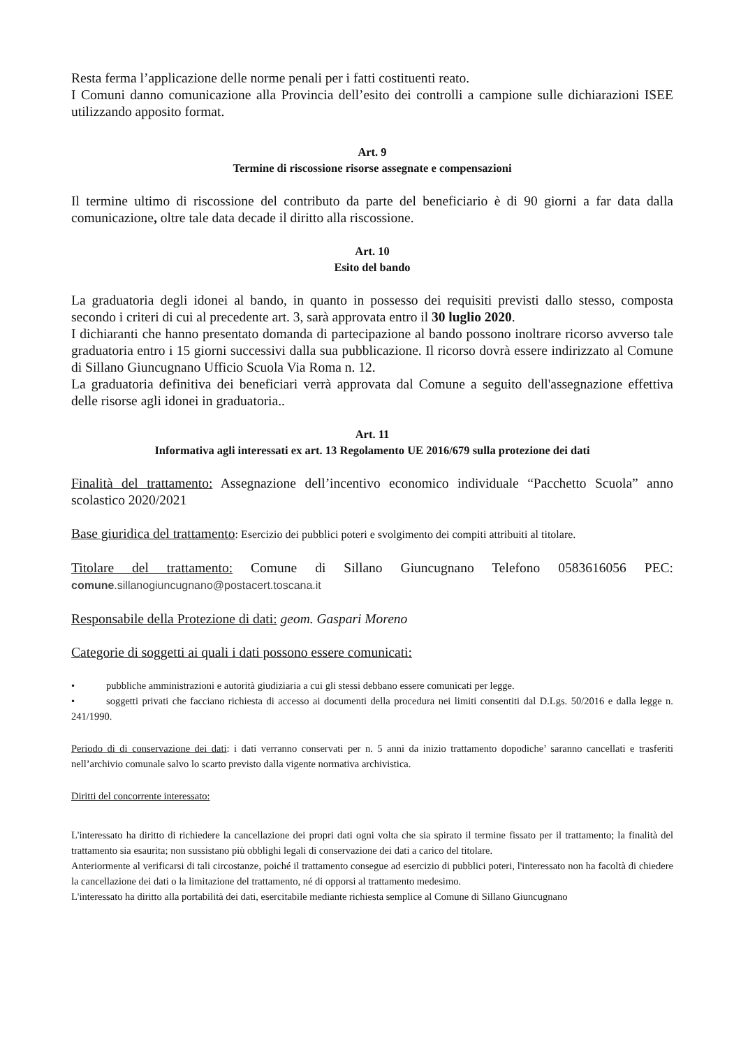Resta ferma l’applicazione delle norme penali per i fatti costituenti reato.
I Comuni danno comunicazione alla Provincia dell’esito dei controlli a campione sulle dichiarazioni ISEE utilizzando apposito format.
Art. 9
Termine di riscossione risorse assegnate e compensazioni
Il termine ultimo di riscossione del contributo da parte del beneficiario è di 90 giorni a far data dalla comunicazione, oltre tale data decade il diritto alla riscossione.
Art. 10
Esito del bando
La graduatoria degli idonei al bando, in quanto in possesso dei requisiti previsti dallo stesso, composta secondo i criteri di cui al precedente art. 3, sarà approvata entro il 30 luglio 2020.
I dichiaranti che hanno presentato domanda di partecipazione al bando possono inoltrare ricorso avverso tale graduatoria entro i 15 giorni successivi dalla sua pubblicazione. Il ricorso dovrà essere indirizzato al Comune di Sillano Giuncugnano Ufficio Scuola Via Roma n. 12.
La graduatoria definitiva dei beneficiari verrà approvata dal Comune a seguito dell'assegnazione effettiva delle risorse agli idonei in graduatoria..
Art. 11
Informativa agli interessati ex art. 13 Regolamento UE 2016/679 sulla protezione dei dati
Finalità del trattamento: Assegnazione dell’incentivo economico individuale “Pacchetto Scuola” anno scolastico 2020/2021
Base giuridica del trattamento: Esercizio dei pubblici poteri e svolgimento dei compiti attribuiti al titolare.
Titolare del trattamento: Comune di Sillano Giuncugnano Telefono 0583616056 PEC: comune.sillanogiuncugnano@postacert.toscana.it
Responsabile della Protezione di dati: geom. Gaspari Moreno
Categorie di soggetti ai quali i dati possono essere comunicati:
• pubbliche amministrazioni e autorità giudiziaria a cui gli stessi debbano essere comunicati per legge.
• soggetti privati che facciano richiesta di accesso ai documenti della procedura nei limiti consentiti dal D.Lgs. 50/2016 e dalla legge n. 241/1990.
Periodo di di conservazione dei dati: i dati verranno conservati per n. 5 anni da inizio trattamento dopodiche’ saranno cancellati e trasferiti nell’archivio comunale salvo lo scarto previsto dalla vigente normativa archivistica.
Diritti del concorrente interessato:
L'interessato ha diritto di richiedere la cancellazione dei propri dati ogni volta che sia spirato il termine fissato per il trattamento; la finalità del trattamento sia esaurita; non sussistano più obblighi legali di conservazione dei dati a carico del titolare.
Anteriormente al verificarsi di tali circostanze, poiché il trattamento consegue ad esercizio di pubblici poteri, l'interessato non ha facoltà di chiedere la cancellazione dei dati o la limitazione del trattamento, né di opporsi al trattamento medesimo.
L'interessato ha diritto alla portabilità dei dati, esercitabile mediante richiesta semplice al Comune di Sillano Giuncugnano